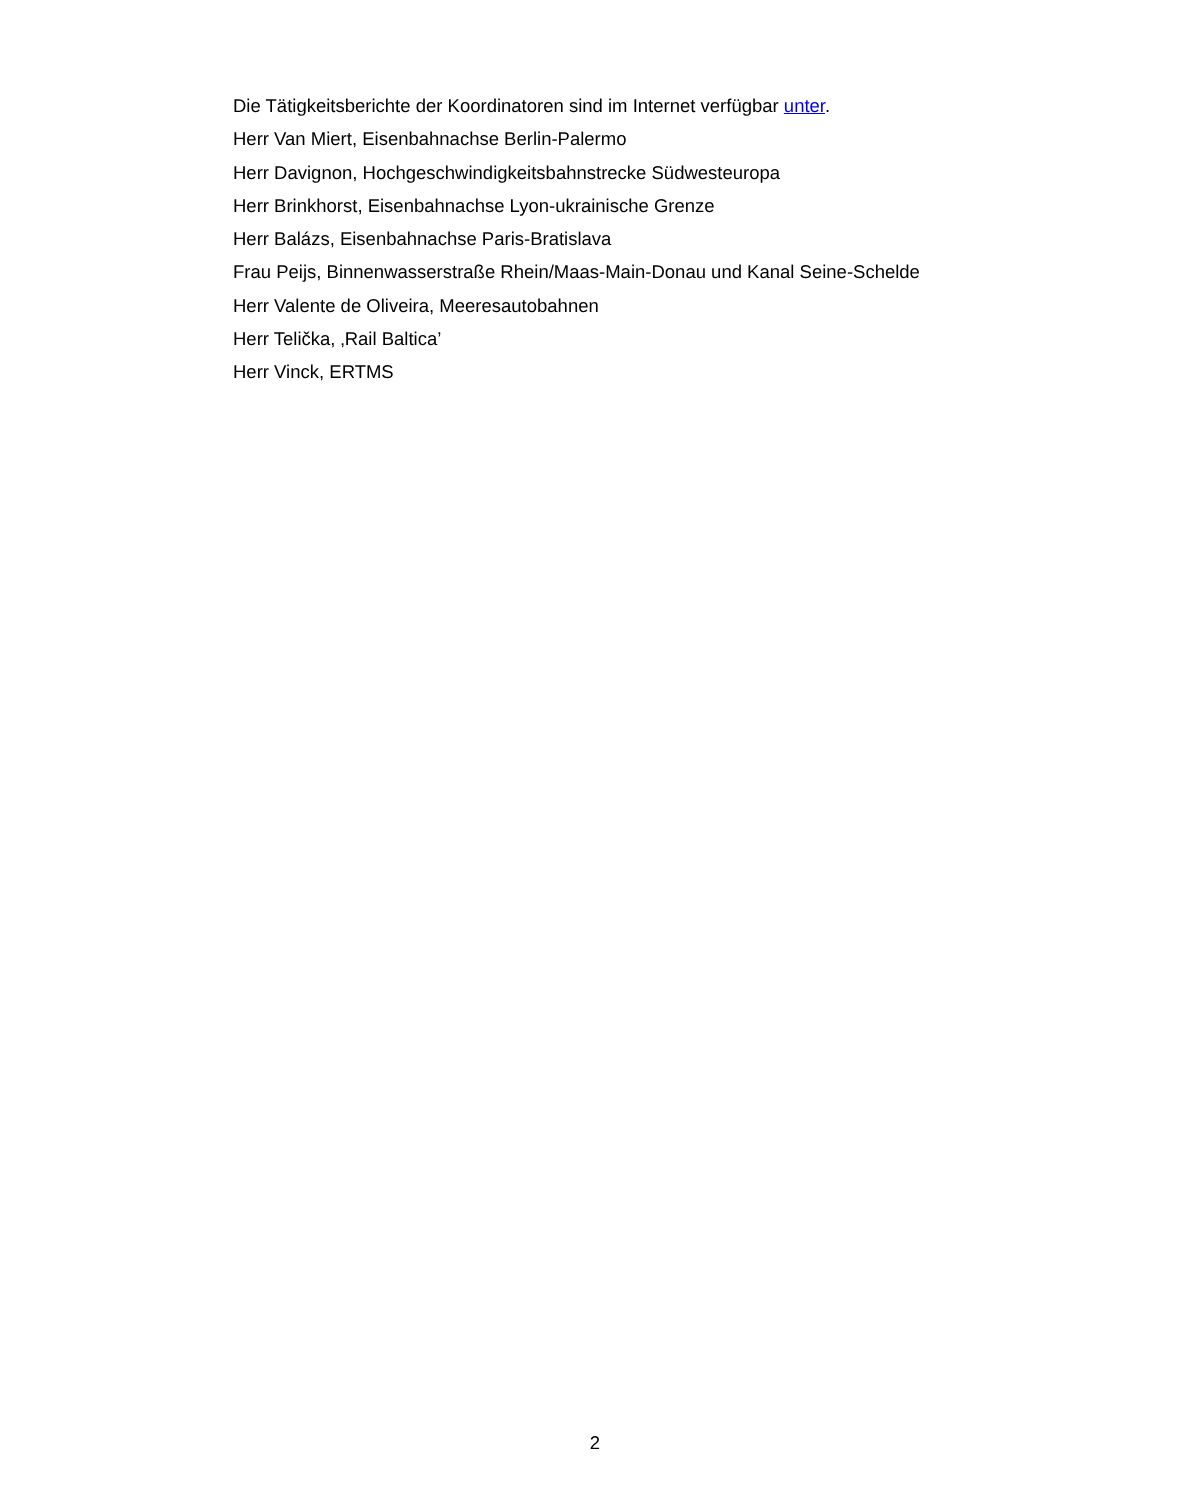Die Tätigkeitsberichte der Koordinatoren sind im Internet verfügbar unter.
Herr Van Miert, Eisenbahnachse Berlin-Palermo
Herr Davignon, Hochgeschwindigkeitsbahnstrecke Südwesteuropa
Herr Brinkhorst, Eisenbahnachse Lyon-ukrainische Grenze
Herr Balázs, Eisenbahnachse Paris-Bratislava
Frau Peijs, Binnenwasserstraße Rhein/Maas-Main-Donau und Kanal Seine-Schelde
Herr Valente de Oliveira, Meeresautobahnen
Herr Telička, ‚Rail Baltica’
Herr Vinck, ERTMS
2